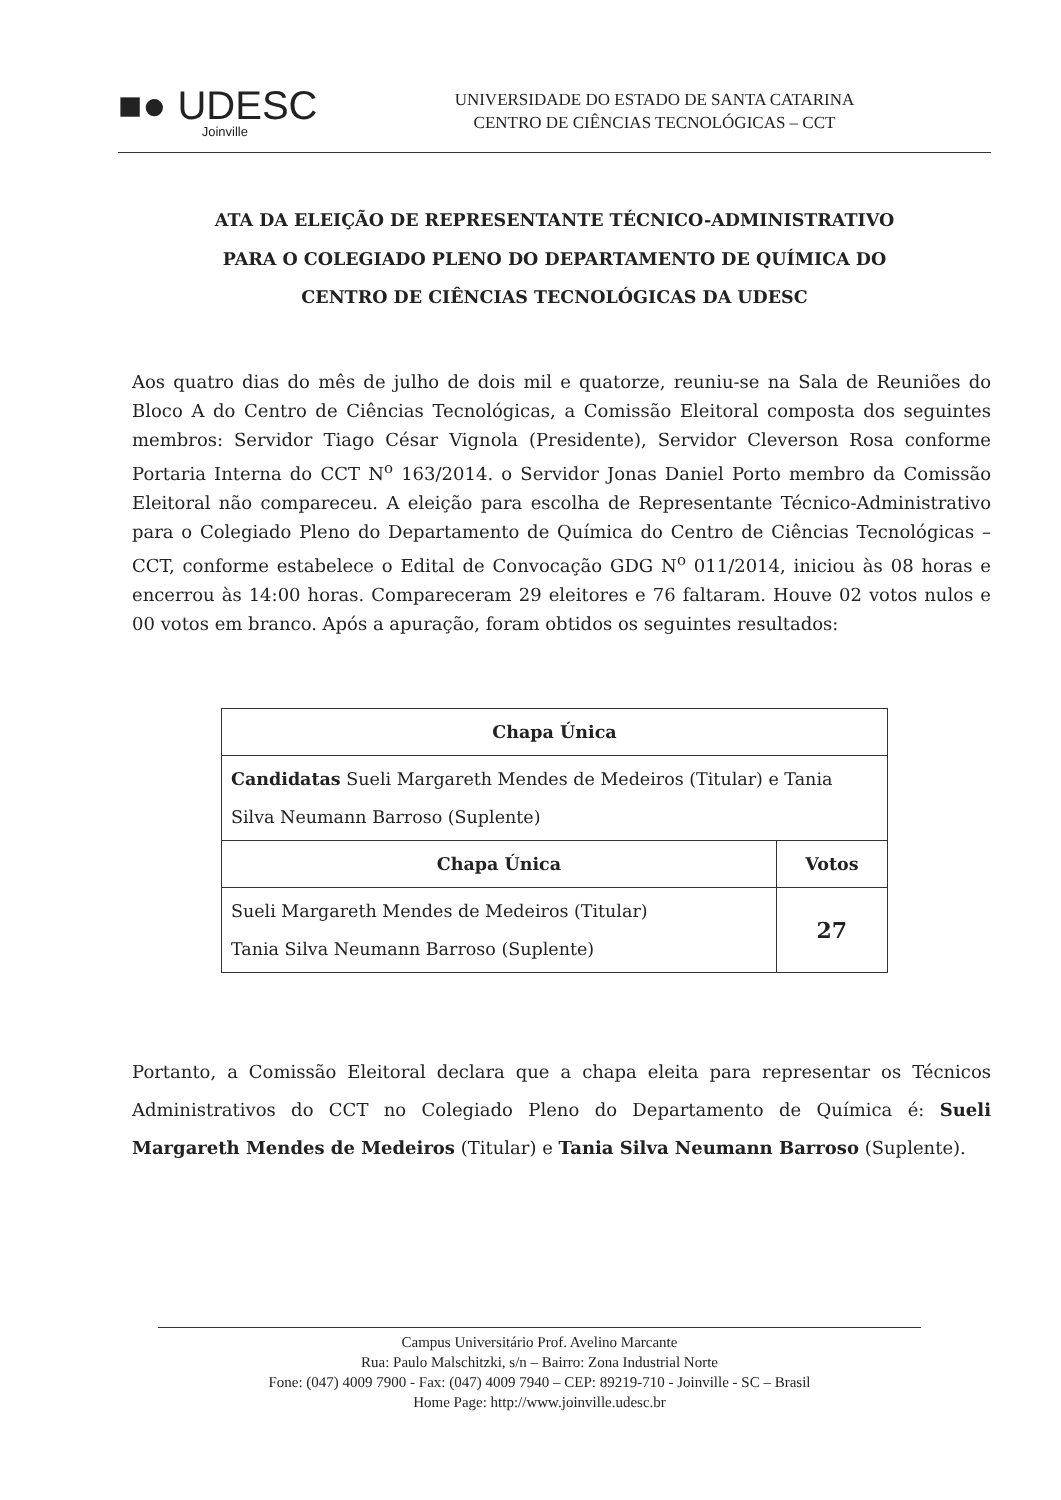■● UDESC
Joinville
UNIVERSIDADE DO ESTADO DE SANTA CATARINA
CENTRO DE CIÊNCIAS TECNOLÓGICAS – CCT
ATA DA ELEIÇÃO DE REPRESENTANTE TÉCNICO-ADMINISTRATIVO
PARA O COLEGIADO PLENO DO DEPARTAMENTO DE QUÍMICA DO
CENTRO DE CIÊNCIAS TECNOLÓGICAS DA UDESC
Aos quatro dias do mês de julho de dois mil e quatorze, reuniu-se na Sala de Reuniões do Bloco A do Centro de Ciências Tecnológicas, a Comissão Eleitoral composta dos seguintes membros: Servidor Tiago César Vignola (Presidente), Servidor Cleverson Rosa conforme Portaria Interna do CCT N<sup>o</sup> 163/2014. o Servidor Jonas Daniel Porto membro da Comissão Eleitoral não compareceu. A eleição para escolha de Representante Técnico-Administrativo para o Colegiado Pleno do Departamento de Química do Centro de Ciências Tecnológicas – CCT, conforme estabelece o Edital de Convocação GDG N<sup>o</sup> 011/2014, iniciou às 08 horas e encerrou às 14:00 horas. Compareceram 29 eleitores e 76 faltaram. Houve 02 votos nulos e 00 votos em branco. Após a apuração, foram obtidos os seguintes resultados:
| Chapa Única | |
| --- | --- |
| Candidatas Sueli Margareth Mendes de Medeiros (Titular) e Tania Silva Neumann Barroso (Suplente) | |
| Chapa Única | Votos |
| Sueli Margareth Mendes de Medeiros (Titular) Tania Silva Neumann Barroso (Suplente) | 27 |
Portanto, a Comissão Eleitoral declara que a chapa eleita para representar os Técnicos Administrativos do CCT no Colegiado Pleno do Departamento de Química é: Sueli Margareth Mendes de Medeiros (Titular) e Tania Silva Neumann Barroso (Suplente).
Campus Universitário Prof. Avelino Marcante
Rua: Paulo Malschitzki, s/n – Bairro: Zona Industrial Norte
Fone: (047) 4009 7900 - Fax: (047) 4009 7940 – CEP: 89219-710 - Joinville - SC – Brasil
Home Page: http://www.joinville.udesc.br